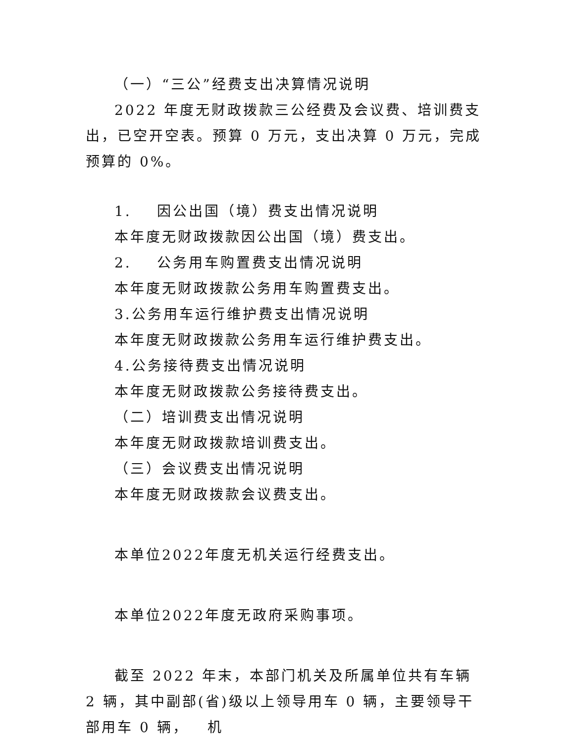（一）“三公”经费支出决算情况说明
2022 年度无财政拨款三公经费及会议费、培训费支出，已空开空表。预算 0 万元，支出决算 0 万元，完成预算的 0%。
1. 因公出国（境）费支出情况说明
本年度无财政拨款因公出国（境）费支出。
2. 公务用车购置费支出情况说明
本年度无财政拨款公务用车购置费支出。
3.公务用车运行维护费支出情况说明
本年度无财政拨款公务用车运行维护费支出。
4.公务接待费支出情况说明
本年度无财政拨款公务接待费支出。
（二）培训费支出情况说明
本年度无财政拨款培训费支出。
（三）会议费支出情况说明
本年度无财政拨款会议费支出。
本单位2022年度无机关运行经费支出。
本单位2022年度无政府采购事项。
截至 2022 年末，本部门机关及所属单位共有车辆 2 辆，其中副部(省)级以上领导用车 0 辆，主要领导干部用车 0 辆， 机